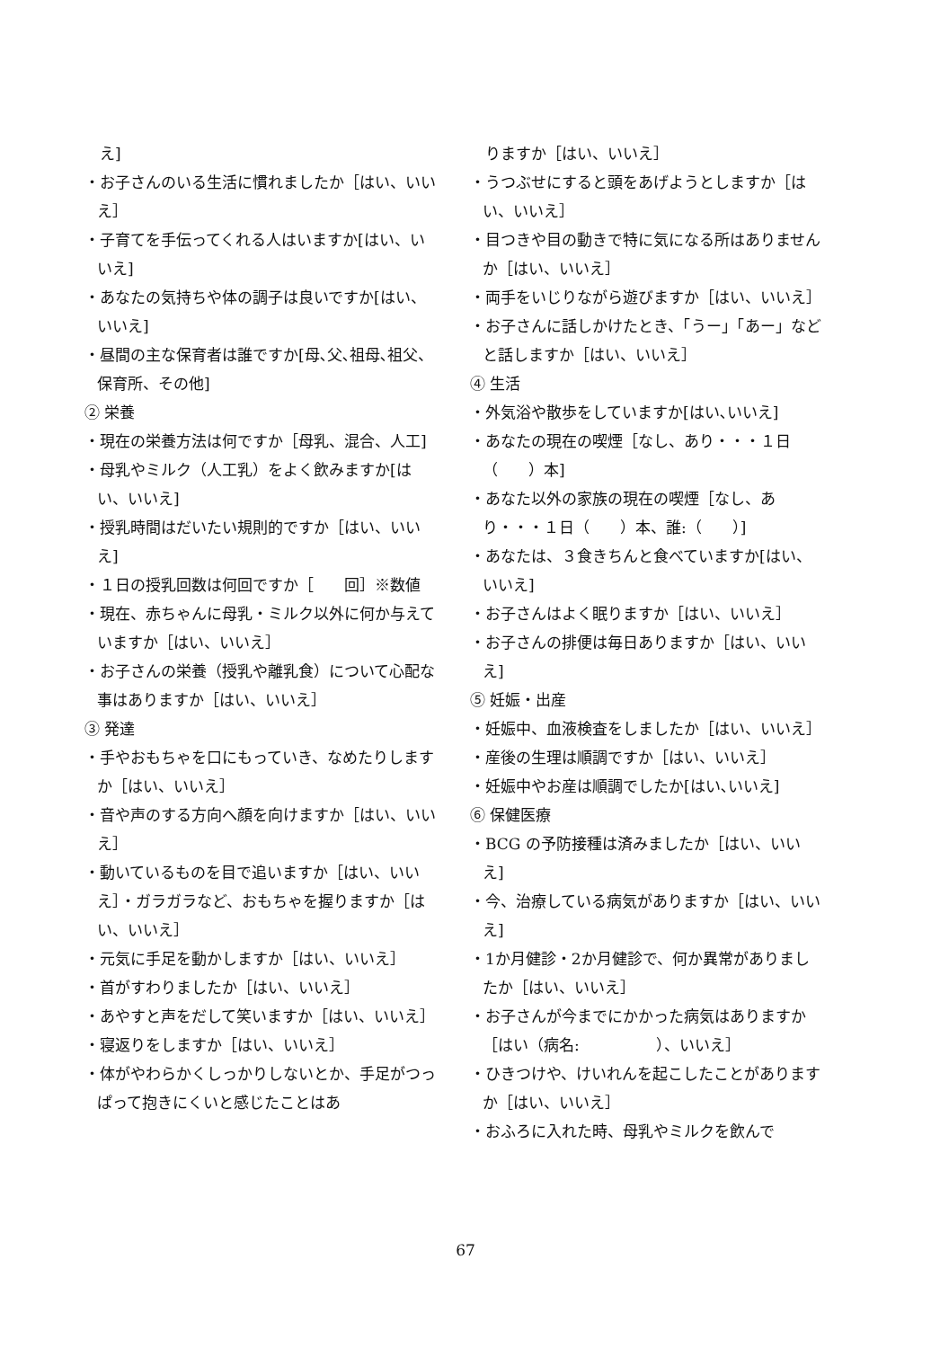え]
・お子さんのいる生活に慣れましたか［はい、いいえ］
・子育てを手伝ってくれる人はいますか[はい、いいえ]
・あなたの気持ちや体の調子は良いですか[はい、いいえ]
・昼間の主な保育者は誰ですか[母､父､祖母､祖父、保育所、その他]
② 栄養
・現在の栄養方法は何ですか［母乳、混合、人工]
・母乳やミルク（人工乳）をよく飲みますか[はい、いいえ]
・授乳時間はだいたい規則的ですか［はい、いいえ]
・１日の授乳回数は何回ですか［　　回］※数値
・現在、赤ちゃんに母乳・ミルク以外に何か与えていますか［はい、いいえ］
・お子さんの栄養（授乳や離乳食）について心配な事はありますか［はい、いいえ］
③ 発達
・手やおもちゃを口にもっていき、なめたりしますか［はい、いいえ］
・音や声のする方向へ顔を向けますか［はい、いいえ］
・動いているものを目で追いますか［はい、いいえ］・ガラガラなど、おもちゃを握りますか［はい、いいえ］
・元気に手足を動かしますか［はい、いいえ］
・首がすわりましたか［はい、いいえ］
・あやすと声をだして笑いますか［はい、いいえ］
・寝返りをしますか［はい、いいえ］
・体がやわらかくしっかりしないとか、手足がつっぱって抱きにくいと感じたことはあ
　りますか［はい、いいえ］
・うつぶせにすると頭をあげようとしますか［はい、いいえ］
・目つきや目の動きで特に気になる所はありませんか［はい、いいえ］
・両手をいじりながら遊びますか［はい、いいえ］
・お子さんに話しかけたとき、「うー」「あー」などと話しますか［はい、いいえ］
④ 生活
・外気浴や散歩をしていますか[はい､いいえ]
・あなたの現在の喫煙［なし、あり・・・１日（　　）本]
・あなた以外の家族の現在の喫煙［なし、あり・・・１日（　　）本、誰:（　　）]
・あなたは、３食きちんと食べていますか[はい、いいえ]
・お子さんはよく眠りますか［はい、いいえ］
・お子さんの排便は毎日ありますか［はい、いいえ]
⑤ 妊娠・出産
・妊娠中、血液検査をしましたか［はい、いいえ］
・産後の生理は順調ですか［はい、いいえ］
・妊娠中やお産は順調でしたか[はい､いいえ]
⑥ 保健医療
・BCG の予防接種は済みましたか［はい、いいえ]
・今、治療している病気がありますか［はい、いいえ]
・1か月健診・2か月健診で、何か異常がありましたか［はい、いいえ］
・お子さんが今までにかかった病気はありますか［はい（病名:　　　　　）、いいえ］
・ひきつけや、けいれんを起こしたことがありますか［はい、いいえ］
・おふろに入れた時、母乳やミルクを飲んで
67